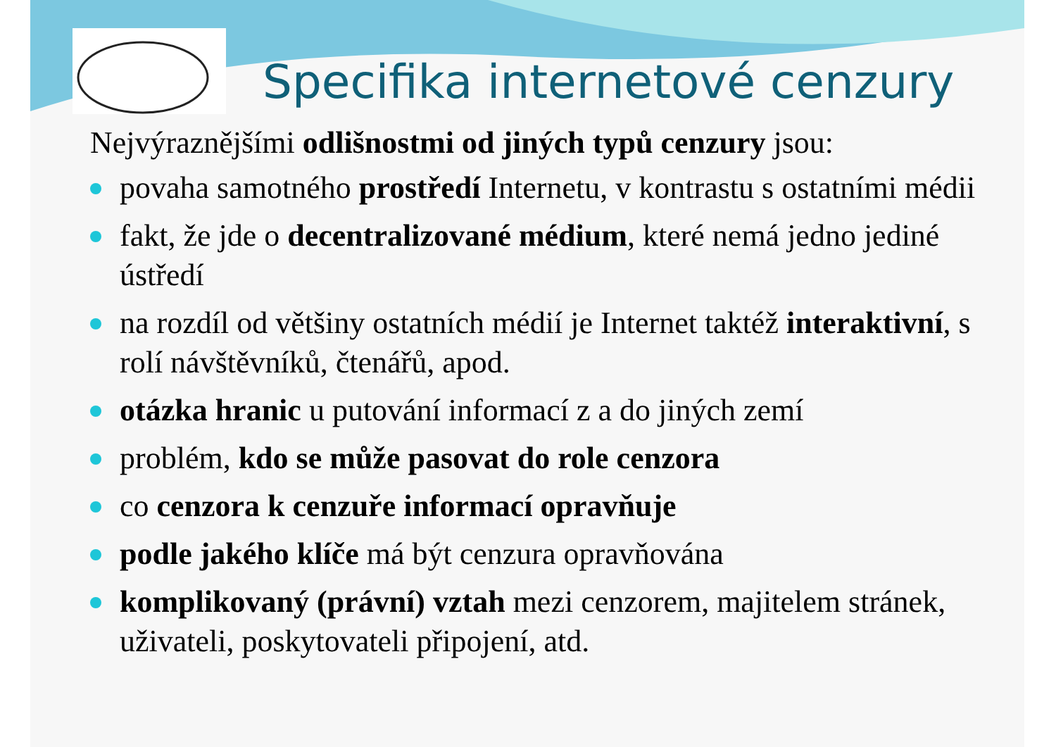Specifika internetové cenzury
Nejvýraznějšími odlišnostmi od jiných typů cenzury jsou:
povaha samotného prostředí Internetu, v kontrastu s ostatními médii
fakt, že jde o decentralizované médium, které nemá jedno jediné ústředí
na rozdíl od většiny ostatních médií je Internet taktéž interaktivní, s rolí návštěvníků, čtenářů, apod.
otázka hranic u putování informací z a do jiných zemí
problém, kdo se může pasovat do role cenzora
co cenzora k cenzuře informací opravňuje
podle jakého klíče má být cenzura opravňována
komplikovaný (právní) vztah mezi cenzorem, majitelem stránek, uživateli, poskytovateli připojení, atd.